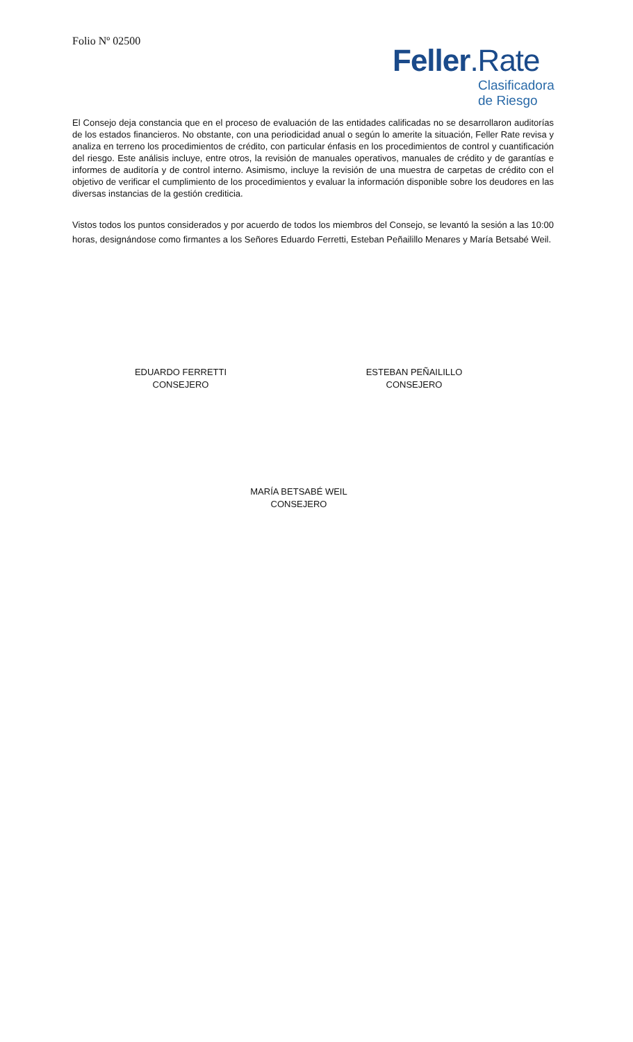Folio Nº 02500
Feller.Rate
Clasificadora
de Riesgo
El Consejo deja constancia que en el proceso de evaluación de las entidades calificadas no se desarrollaron auditorías de los estados financieros. No obstante, con una periodicidad anual o según lo amerite la situación, Feller Rate revisa y analiza en terreno los procedimientos de crédito, con particular énfasis en los procedimientos de control y cuantificación del riesgo. Este análisis incluye, entre otros, la revisión de manuales operativos, manuales de crédito y de garantías e informes de auditoría y de control interno. Asimismo, incluye la revisión de una muestra de carpetas de crédito con el objetivo de verificar el cumplimiento de los procedimientos y evaluar la información disponible sobre los deudores en las diversas instancias de la gestión crediticia.
Vistos todos los puntos considerados y por acuerdo de todos los miembros del Consejo, se levantó la sesión a las 10:00 horas, designándose como firmantes a los Señores Eduardo Ferretti, Esteban Peñailillo Menares y María Betsabé Weil.
EDUARDO FERRETTI
CONSEJERO
ESTEBAN PEÑAILILLO
CONSEJERO
MARÍA BETSABÉ WEIL
CONSEJERO